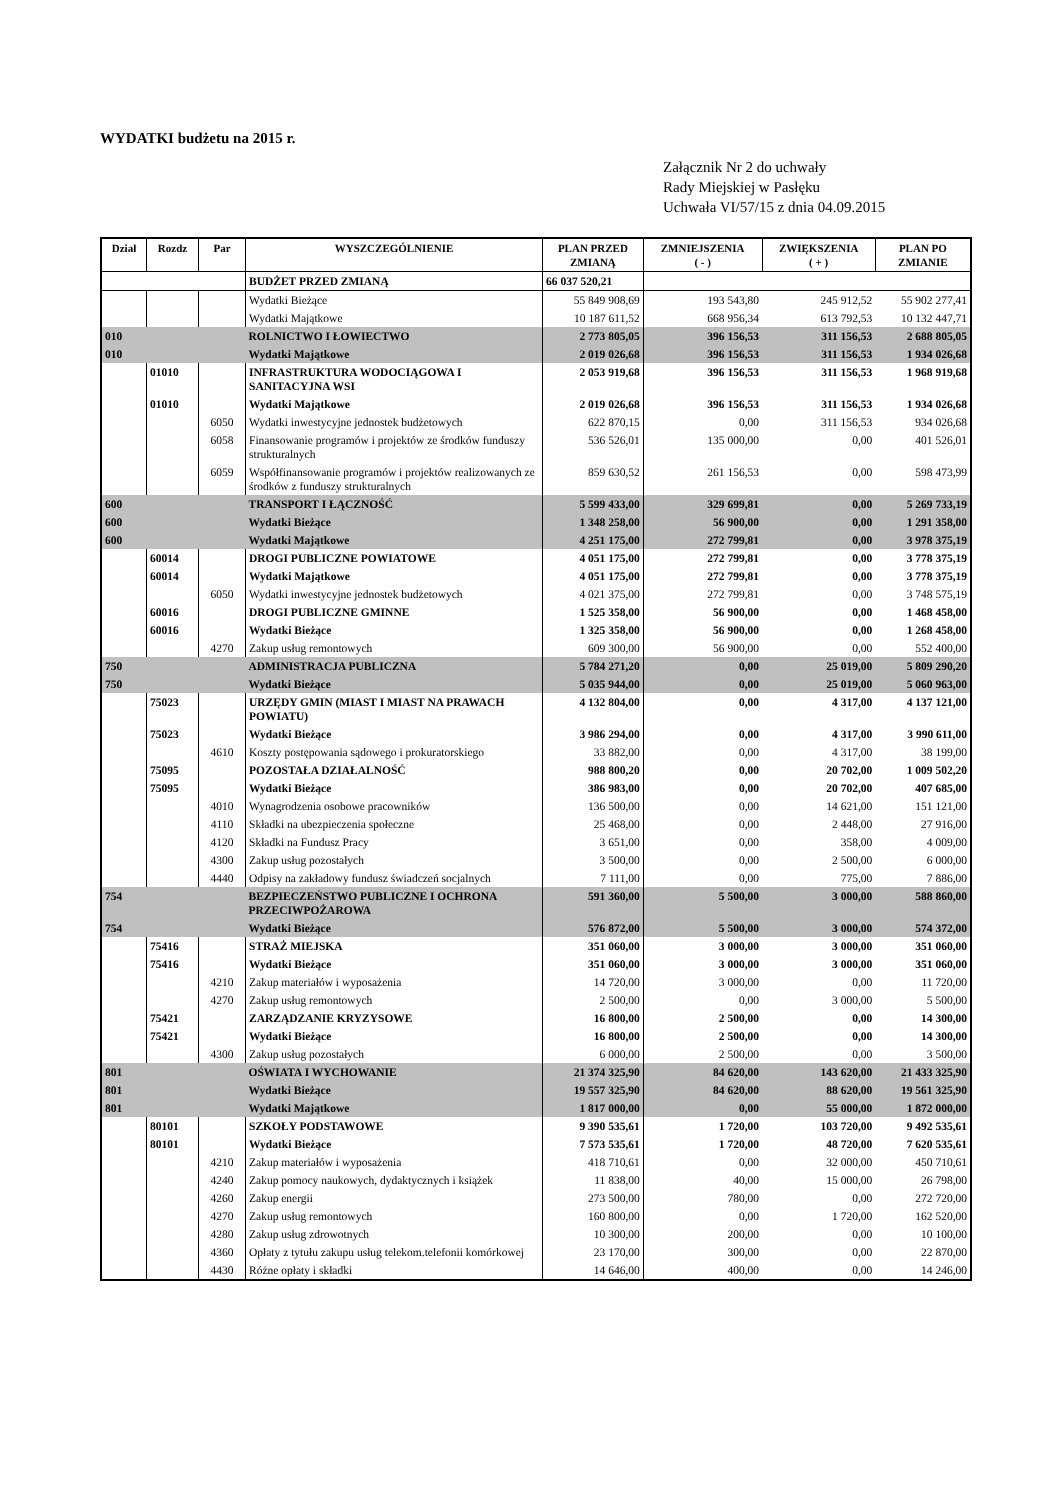WYDATKI budżetu na 2015 r.
Załącznik Nr 2 do uchwały
Rady Miejskiej w Pasłęku
Uchwała VI/57/15 z dnia 04.09.2015
| Dział | Rozdz | Par | WYSZCZEGÓLNIENIE | PLAN PRZED ZMIANĄ | ZMNIEJSZENIA ( - ) | ZWIĘKSZENIA ( + ) | PLAN PO ZMIANIE |
| --- | --- | --- | --- | --- | --- | --- | --- |
| | | | BUDŻET PRZED ZMIANĄ | 66 037 520,21 | | | |
| | | | Wydatki Bieżące | 55 849 908,69 | 193 543,80 | 245 912,52 | 55 902 277,41 |
| | | | Wydatki Majątkowe | 10 187 611,52 | 668 956,34 | 613 792,53 | 10 132 447,71 |
| 010 | | | ROLNICTWO I ŁOWIECTWO | 2 773 805,05 | 396 156,53 | 311 156,53 | 2 688 805,05 |
| 010 | | | Wydatki Majątkowe | 2 019 026,68 | 396 156,53 | 311 156,53 | 1 934 026,68 |
| | 01010 | | INFRASTRUKTURA WODOCIĄGOWA I SANITACYJNA WSI | 2 053 919,68 | 396 156,53 | 311 156,53 | 1 968 919,68 |
| | 01010 | | Wydatki Majątkowe | 2 019 026,68 | 396 156,53 | 311 156,53 | 1 934 026,68 |
| | | 6050 | Wydatki inwestycyjne jednostek budżetowych | 622 870,15 | 0,00 | 311 156,53 | 934 026,68 |
| | | 6058 | Finansowanie programów i projektów ze środków funduszy strukturalnych | 536 526,01 | 135 000,00 | 0,00 | 401 526,01 |
| | | 6059 | Współfinansowanie programów i projektów realizowanych ze środków z funduszy strukturalnych | 859 630,52 | 261 156,53 | 0,00 | 598 473,99 |
| 600 | | | TRANSPORT I ŁĄCZNOŚĆ | 5 599 433,00 | 329 699,81 | 0,00 | 5 269 733,19 |
| 600 | | | Wydatki Bieżące | 1 348 258,00 | 56 900,00 | 0,00 | 1 291 358,00 |
| 600 | | | Wydatki Majątkowe | 4 251 175,00 | 272 799,81 | 0,00 | 3 978 375,19 |
| | 60014 | | DROGI PUBLICZNE POWIATOWE | 4 051 175,00 | 272 799,81 | 0,00 | 3 778 375,19 |
| | 60014 | | Wydatki Majątkowe | 4 051 175,00 | 272 799,81 | 0,00 | 3 778 375,19 |
| | | 6050 | Wydatki inwestycyjne jednostek budżetowych | 4 021 375,00 | 272 799,81 | 0,00 | 3 748 575,19 |
| | 60016 | | DROGI PUBLICZNE GMINNE | 1 525 358,00 | 56 900,00 | 0,00 | 1 468 458,00 |
| | 60016 | | Wydatki Bieżące | 1 325 358,00 | 56 900,00 | 0,00 | 1 268 458,00 |
| | | 4270 | Zakup usług remontowych | 609 300,00 | 56 900,00 | 0,00 | 552 400,00 |
| 750 | | | ADMINISTRACJA PUBLICZNA | 5 784 271,20 | 0,00 | 25 019,00 | 5 809 290,20 |
| 750 | | | Wydatki Bieżące | 5 035 944,00 | 0,00 | 25 019,00 | 5 060 963,00 |
| | 75023 | | URZĘDY GMIN (MIAST I MIAST NA PRAWACH POWIATU) | 4 132 804,00 | 0,00 | 4 317,00 | 4 137 121,00 |
| | 75023 | | Wydatki Bieżące | 3 986 294,00 | 0,00 | 4 317,00 | 3 990 611,00 |
| | | 4610 | Koszty postępowania sądowego i prokuratorskiego | 33 882,00 | 0,00 | 4 317,00 | 38 199,00 |
| | 75095 | | POZOSTAŁA DZIAŁALNOŚĆ | 988 800,20 | 0,00 | 20 702,00 | 1 009 502,20 |
| | 75095 | | Wydatki Bieżące | 386 983,00 | 0,00 | 20 702,00 | 407 685,00 |
| | | 4010 | Wynagrodzenia osobowe pracowników | 136 500,00 | 0,00 | 14 621,00 | 151 121,00 |
| | | 4110 | Składki na ubezpieczenia społeczne | 25 468,00 | 0,00 | 2 448,00 | 27 916,00 |
| | | 4120 | Składki na Fundusz Pracy | 3 651,00 | 0,00 | 358,00 | 4 009,00 |
| | | 4300 | Zakup usług pozostałych | 3 500,00 | 0,00 | 2 500,00 | 6 000,00 |
| | | 4440 | Odpisy na zakładowy fundusz świadczeń socjalnych | 7 111,00 | 0,00 | 775,00 | 7 886,00 |
| 754 | | | BEZPIECZEŃSTWO PUBLICZNE I OCHRONA PRZECIWPOŻAROWA | 591 360,00 | 5 500,00 | 3 000,00 | 588 860,00 |
| 754 | | | Wydatki Bieżące | 576 872,00 | 5 500,00 | 3 000,00 | 574 372,00 |
| | 75416 | | STRAŻ MIEJSKA | 351 060,00 | 3 000,00 | 3 000,00 | 351 060,00 |
| | 75416 | | Wydatki Bieżące | 351 060,00 | 3 000,00 | 3 000,00 | 351 060,00 |
| | | 4210 | Zakup materiałów i wyposażenia | 14 720,00 | 3 000,00 | 0,00 | 11 720,00 |
| | | 4270 | Zakup usług remontowych | 2 500,00 | 0,00 | 3 000,00 | 5 500,00 |
| | 75421 | | ZARZĄDZANIE KRYZYSOWE | 16 800,00 | 2 500,00 | 0,00 | 14 300,00 |
| | 75421 | | Wydatki Bieżące | 16 800,00 | 2 500,00 | 0,00 | 14 300,00 |
| | | 4300 | Zakup usług pozostałych | 6 000,00 | 2 500,00 | 0,00 | 3 500,00 |
| 801 | | | OŚWIATA I WYCHOWANIE | 21 374 325,90 | 84 620,00 | 143 620,00 | 21 433 325,90 |
| 801 | | | Wydatki Bieżące | 19 557 325,90 | 84 620,00 | 88 620,00 | 19 561 325,90 |
| 801 | | | Wydatki Majątkowe | 1 817 000,00 | 0,00 | 55 000,00 | 1 872 000,00 |
| | 80101 | | SZKOŁY PODSTAWOWE | 9 390 535,61 | 1 720,00 | 103 720,00 | 9 492 535,61 |
| | 80101 | | Wydatki Bieżące | 7 573 535,61 | 1 720,00 | 48 720,00 | 7 620 535,61 |
| | | 4210 | Zakup materiałów i wyposażenia | 418 710,61 | 0,00 | 32 000,00 | 450 710,61 |
| | | 4240 | Zakup pomocy naukowych, dydaktycznych i książek | 11 838,00 | 40,00 | 15 000,00 | 26 798,00 |
| | | 4260 | Zakup energii | 273 500,00 | 780,00 | 0,00 | 272 720,00 |
| | | 4270 | Zakup usług remontowych | 160 800,00 | 0,00 | 1 720,00 | 162 520,00 |
| | | 4280 | Zakup usług zdrowotnych | 10 300,00 | 200,00 | 0,00 | 10 100,00 |
| | | 4360 | Opłaty z tytułu zakupu usług telekom.telefonii komórkowej | 23 170,00 | 300,00 | 0,00 | 22 870,00 |
| | | 4430 | Różne opłaty i składki | 14 646,00 | 400,00 | 0,00 | 14 246,00 |